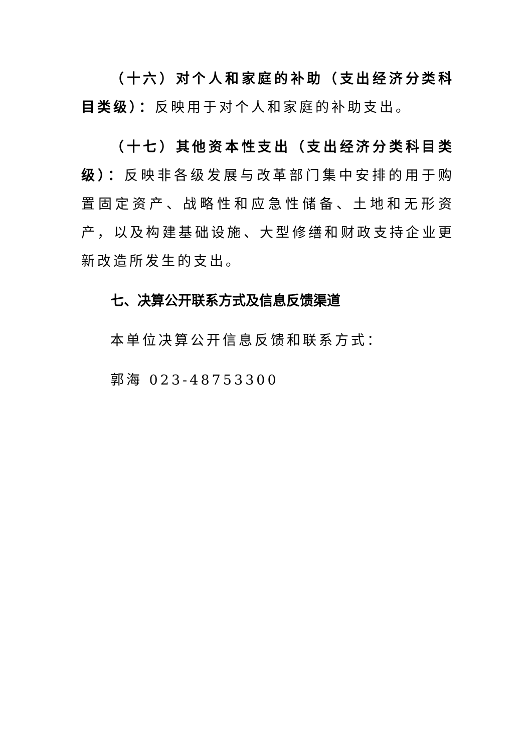（十六）对个人和家庭的补助（支出经济分类科目类级）：反映用于对个人和家庭的补助支出。
（十七）其他资本性支出（支出经济分类科目类级）：反映非各级发展与改革部门集中安排的用于购置固定资产、战略性和应急性储备、土地和无形资产，以及构建基础设施、大型修缮和财政支持企业更新改造所发生的支出。
七、决算公开联系方式及信息反馈渠道
本单位决算公开信息反馈和联系方式：
郭海 023-48753300